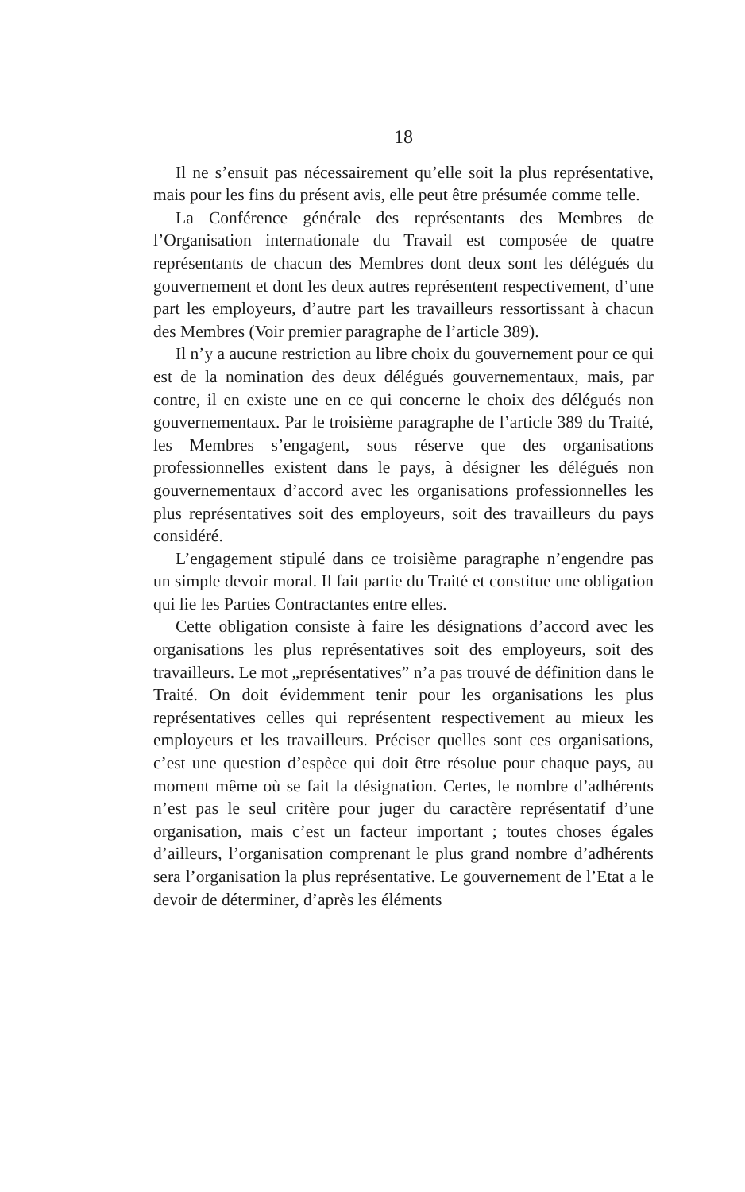18
Il ne s’ensuit pas nécessairement qu’elle soit la plus représentative, mais pour les fins du présent avis, elle peut être présumée comme telle.
La Conférence générale des représentants des Membres de l’Organisation internationale du Travail est composée de quatre représentants de chacun des Membres dont deux sont les délégués du gouvernement et dont les deux autres représentent respectivement, d’une part les employeurs, d’autre part les travailleurs ressortissant à chacun des Membres (Voir premier paragraphe de l’article 389).
Il n’y a aucune restriction au libre choix du gouvernement pour ce qui est de la nomination des deux délégués gouvernementaux, mais, par contre, il en existe une en ce qui concerne le choix des délégués non gouvernementaux. Par le troisième paragraphe de l’article 389 du Traité, les Membres s’engagent, sous réserve que des organisations professionnelles existent dans le pays, à désigner les délégués non gouvernementaux d’accord avec les organisations professionnelles les plus représentatives soit des employeurs, soit des travailleurs du pays considéré.
L’engagement stipulé dans ce troisième paragraphe n’engendre pas un simple devoir moral. Il fait partie du Traité et constitue une obligation qui lie les Parties Contractantes entre elles.
Cette obligation consiste à faire les désignations d’accord avec les organisations les plus représentatives soit des employeurs, soit des travailleurs. Le mot „représentatives” n’a pas trouvé de définition dans le Traité. On doit évidemment tenir pour les organisations les plus représentatives celles qui représentent respectivement au mieux les employeurs et les travailleurs. Préciser quelles sont ces organisations, c’est une question d’espèce qui doit être résolue pour chaque pays, au moment même où se fait la désignation. Certes, le nombre d’adhérents n’est pas le seul critère pour juger du caractère représentatif d’une organisation, mais c’est un facteur important ; toutes choses égales d’ailleurs, l’organisation comprenant le plus grand nombre d’adhérents sera l’organisation la plus représentative. Le gouvernement de l’Etat a le devoir de déterminer, d’après les éléments